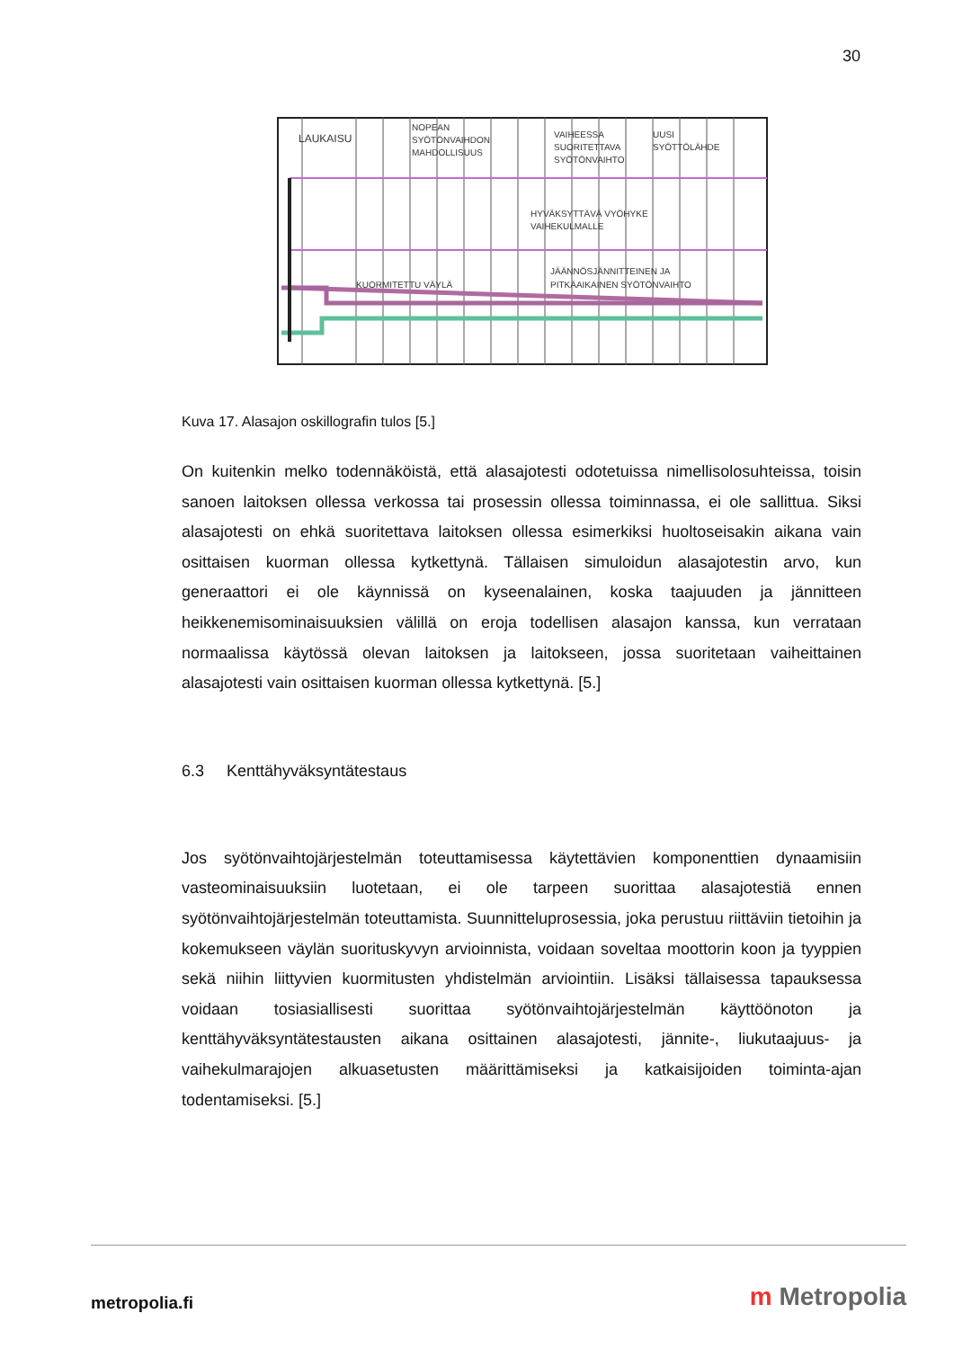30
LAUKAISU
NOPEAN
SYÖTÖNVAIHDON
MAHDOLLISUUS
VAIHEESSA
SUORITETTAVA
SYÖTÖNVAIHTO
UUSI
SYÖTTÖLÄHDE
HYVÄKSYTTÄVÄ VYÖHYKE
VAIHEKULMALLE
KUORMITETTU VÄYLÄ
JÄÄNNÖSJÄNNITTEINEN JA
PITKÄAIKAINEN SYÖTÖNVAIHTO
Kuva 17. Alasajon oskillografin tulos [5.]
On kuitenkin melko todennäköistä, että alasajotesti odotetuissa nimellisolosuhteissa, toisin sanoen laitoksen ollessa verkossa tai prosessin ollessa toiminnassa, ei ole sallittua. Siksi alasajotesti on ehkä suoritettava laitoksen ollessa esimerkiksi huoltoseisakin aikana vain osittaisen kuorman ollessa kytkettynä. Tällaisen simuloidun alasajotestin arvo, kun generaattori ei ole käynnissä on kyseenalainen, koska taajuuden ja jännitteen heikkenemisominaisuuksien välillä on eroja todellisen alasajon kanssa, kun verrataan normaalissa käytössä olevan laitoksen ja laitokseen, jossa suoritetaan vaiheittainen alasajotesti vain osittaisen kuorman ollessa kytkettynä. [5.]
6.3 Kenttähyväksyntätestaus
Jos syötönvaihtojärjestelmän toteuttamisessa käytettävien komponenttien dynaamisiin vasteominaisuuksiin luotetaan, ei ole tarpeen suorittaa alasajotestiä ennen syötönvaihtojärjestelmän toteuttamista. Suunnitteluprosessia, joka perustuu riittäviin tietoihin ja kokemukseen väylän suorituskyvyn arvioinnista, voidaan soveltaa moottorin koon ja tyyppien sekä niihin liittyvien kuormitusten yhdistelmän arviointiin. Lisäksi tällaisessa tapauksessa voidaan tosiasiallisesti suorittaa syötönvaihtojärjestelmän käyttöönoton ja kenttähyväksyntätestausten aikana osittainen alasajotesti, jännite-, liukutaajuus- ja vaihekulmarajojen alkuasetusten määrittämiseksi ja katkaisijoiden toiminta-ajan todentamiseksi. [5.]
metropolia.fi m Metropolia